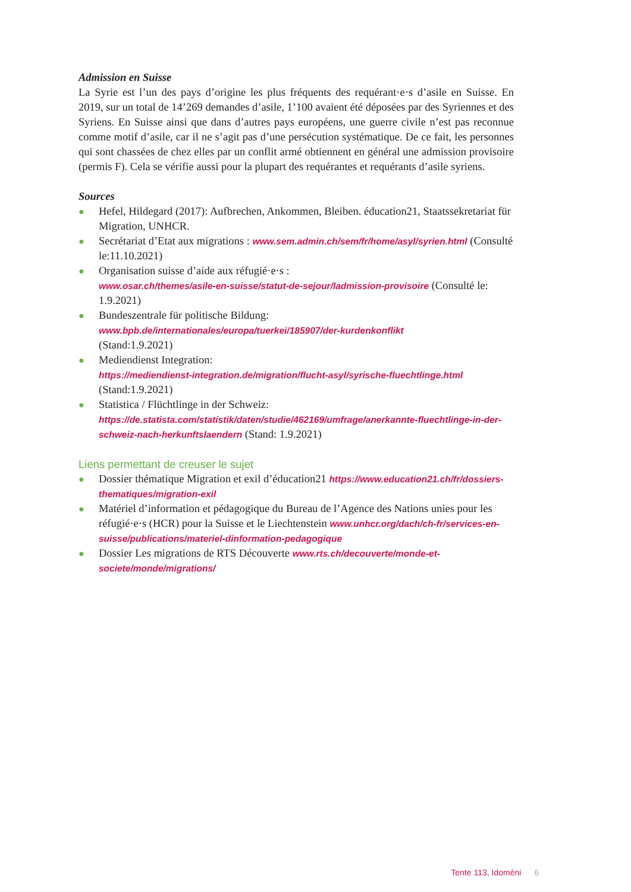Admission en Suisse
La Syrie est l’un des pays d’origine les plus fréquents des requérant·e·s d’asile en Suisse. En 2019, sur un total de 14’269 demandes d’asile, 1’100 avaient été déposées par des Syriennes et des Syriens. En Suisse ainsi que dans d’autres pays européens, une guerre civile n’est pas reconnue comme motif d’asile, car il ne s’agit pas d’une persécution systématique. De ce fait, les personnes qui sont chassées de chez elles par un conflit armé obtiennent en général une admission provisoire (permis F). Cela se vérifie aussi pour la plupart des requérantes et requérants d’asile syriens.
Sources
● Hefel, Hildegard (2017): Aufbrechen, Ankommen, Bleiben. éducation21, Staatssekretariat für Migration, UNHCR.
● Secrétariat d’Etat aux migrations : www.sem.admin.ch/sem/fr/home/asyl/syrien.html (Consulté le:11.10.2021)
● Organisation suisse d’aide aux réfugié·e·s :
www.osar.ch/themes/asile-en-suisse/statut-de-sejour/ladmission-provisoire (Consulté le: 1.9.2021)
● Bundeszentrale für politische Bildung:
www.bpb.de/internationales/europa/tuerkei/185907/der-kurdenkonflikt
(Stand:1.9.2021)
● Mediendienst Integration:
https://mediendienst-integration.de/migration/flucht-asyl/syrische-fluechtlinge.html
(Stand:1.9.2021)
● Statistica / Flüchtlinge in der Schweiz:
https://de.statista.com/statistik/daten/studie/462169/umfrage/anerkannte-fluechtlinge-in-der-schweiz-nach-herkunftslaendern (Stand: 1.9.2021)
Liens permettant de creuser le sujet
● Dossier thématique Migration et exil d’éducation21 https://www.education21.ch/fr/dossiers-thematiques/migration-exil
● Matériel d’information et pédagogique du Bureau de l’Agence des Nations unies pour les réfugié·e·s (HCR) pour la Suisse et le Liechtenstein www.unhcr.org/dach/ch-fr/services-en-suisse/publications/materiel-dinformation-pedagogique
● Dossier Les migrations de RTS Découverte www.rts.ch/decouverte/monde-et-societe/monde/migrations/
Tente 113, Idomèni 6